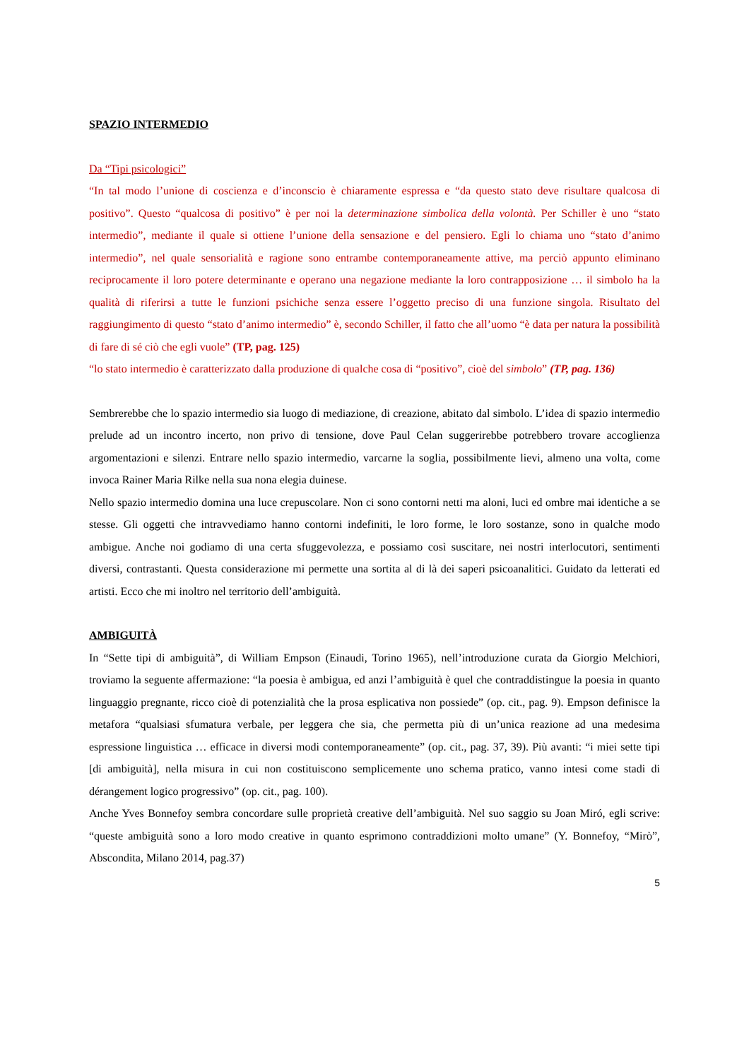SPAZIO INTERMEDIO
Da “Tipi psicologici”
“In tal modo l’unione di coscienza e d’inconscio è chiaramente espressa e “da questo stato deve risultare qualcosa di positivo”. Questo “qualcosa di positivo” è per noi la determinazione simbolica della volontà. Per Schiller è uno “stato intermedio”, mediante il quale si ottiene l’unione della sensazione e del pensiero. Egli lo chiama uno “stato d’animo intermedio”, nel quale sensorialità e ragione sono entrambe contemporaneamente attive, ma perciò appunto eliminano reciprocamente il loro potere determinante e operano una negazione mediante la loro contrapposizione … il simbolo ha la qualità di riferirsi a tutte le funzioni psichiche senza essere l’oggetto preciso di una funzione singola. Risultato del raggiungimento di questo “stato d’animo intermedio” è, secondo Schiller, il fatto che all’uomo “è data per natura la possibilità di fare di sé ciò che egli vuole” (TP, pag. 125)
“lo stato intermedio è caratterizzato dalla produzione di qualche cosa di “positivo”, cioè del simbolo” (TP, pag. 136)
Sembrerebbe che lo spazio intermedio sia luogo di mediazione, di creazione, abitato dal simbolo. L’idea di spazio intermedio prelude ad un incontro incerto, non privo di tensione, dove Paul Celan suggerirebbe potrebbero trovare accoglienza argomentazioni e silenzi. Entrare nello spazio intermedio, varcarne la soglia, possibilmente lievi, almeno una volta, come invoca Rainer Maria Rilke nella sua nona elegia duinese.
Nello spazio intermedio domina una luce crepuscolare. Non ci sono contorni netti ma aloni, luci ed ombre mai identiche a se stesse. Gli oggetti che intravvediamo hanno contorni indefiniti, le loro forme, le loro sostanze, sono in qualche modo ambigue. Anche noi godiamo di una certa sfuggevolezza, e possiamo così suscitare, nei nostri interlocutori, sentimenti diversi, contrastanti. Questa considerazione mi permette una sortita al di là dei saperi psicoanalitici. Guidato da letterati ed artisti. Ecco che mi inoltro nel territorio dell’ambiguità.
AMBIGUITÀ
In “Sette tipi di ambiguità”, di William Empson (Einaudi, Torino 1965), nell’introduzione curata da Giorgio Melchiori, troviamo la seguente affermazione: “la poesia è ambigua, ed anzi l’ambiguità è quel che contraddistingue la poesia in quanto linguaggio pregnante, ricco cioè di potenzialità che la prosa esplicativa non possiede” (op. cit., pag. 9). Empson definisce la metafora “qualsiasi sfumatura verbale, per leggera che sia, che permetta più di un’unica reazione ad una medesima espressione linguistica … efficace in diversi modi contemporaneamente” (op. cit., pag. 37, 39). Più avanti: “i miei sette tipi [di ambiguità], nella misura in cui non costituiscono semplicemente uno schema pratico, vanno intesi come stadi di dérangement logico progressivo” (op. cit., pag. 100).
Anche Yves Bonnefoy sembra concordare sulle proprietà creative dell’ambiguità. Nel suo saggio su Joan Miró, egli scrive: “queste ambiguità sono a loro modo creative in quanto esprimono contraddizioni molto umane” (Y. Bonnefoy, “Mirò”, Abscondita, Milano 2014, pag.37)
5